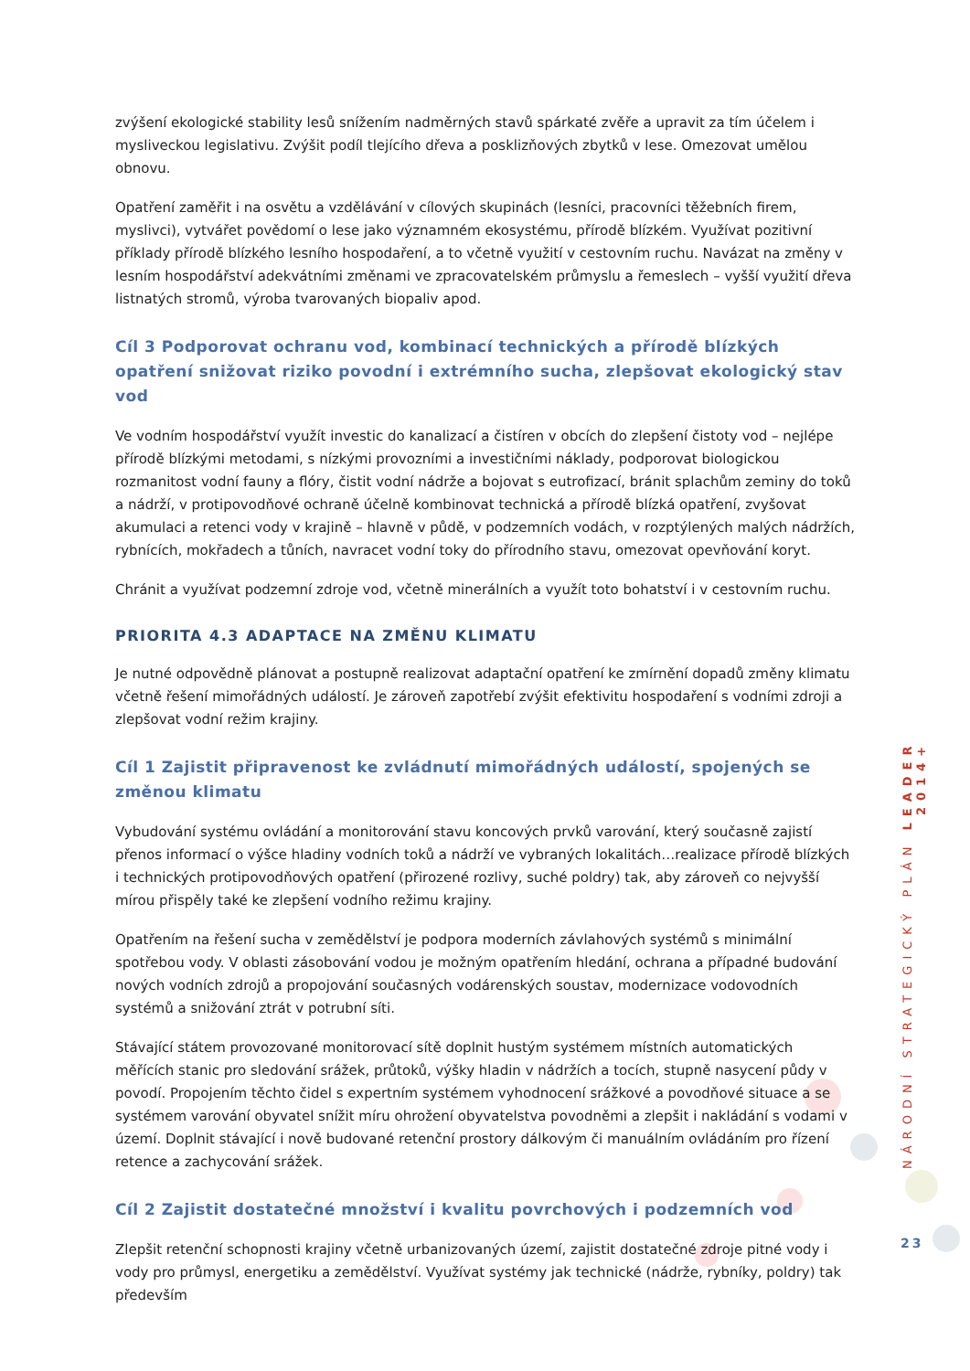zvýšení ekologické stability lesů snížením nadměrných stavů spárkaté zvěře a upravit za tím účelem i mysliveckou legislativu. Zvýšit podíl tlejícího dřeva a posklizňových zbytků v lese. Omezovat umělou obnovu.
Opatření zaměřit i na osvětu a vzdělávání v cílových skupinách (lesníci, pracovníci těžebních firem, myslivci), vytvářet povědomí o lese jako významném ekosystému, přírodě blízkém. Využívat pozitivní příklady přírodě blízkého lesního hospodaření, a to včetně využití v cestovním ruchu. Navázat na změny v lesním hospodářství adekvátními změnami ve zpracovatelském průmyslu a řemeslech – vyšší využití dřeva listnatých stromů, výroba tvarovaných biopaliv apod.
Cíl 3 Podporovat ochranu vod, kombinací technických a přírodě blízkých opatření snižovat riziko povodní i extrémního sucha, zlepšovat ekologický stav vod
Ve vodním hospodářství využít investic do kanalizací a čistíren v obcích do zlepšení čistoty vod – nejlépe přírodě blízkými metodami, s nízkými provozními a investičními náklady, podporovat biologickou rozmanitost vodní fauny a flóry, čistit vodní nádrže a bojovat s eutrofizací, bránit splachům zeminy do toků a nádrží, v protipovodňové ochraně účelně kombinovat technická a přírodě blízká opatření, zvyšovat akumulaci a retenci vody v krajině – hlavně v půdě, v podzemních vodách, v rozptýlených malých nádržích, rybnících, mokřadech a tůních, navracet vodní toky do přírodního stavu, omezovat opevňování koryt.
Chránit a využívat podzemní zdroje vod, včetně minerálních a využít toto bohatství i v cestovním ruchu.
PRIORITA 4.3 ADAPTACE NA ZMĚNU KLIMATU
Je nutné odpovědně plánovat a postupně realizovat adaptační opatření ke zmírnění dopadů změny klimatu včetně řešení mimořádných událostí. Je zároveň zapotřebí zvýšit efektivitu hospodaření s vodními zdroji a zlepšovat vodní režim krajiny.
Cíl 1 Zajistit připravenost ke zvládnutí mimořádných událostí, spojených se změnou klimatu
Vybudování systému ovládání a monitorování stavu koncových prvků varování, který současně zajistí přenos informací o výšce hladiny vodních toků a nádrží ve vybraných lokalitách…realizace přírodě blízkých i technických protipovodňových opatření (přirozené rozlivy, suché poldry) tak, aby zároveň co nejvyšší mírou přispěly také ke zlepšení vodního režimu krajiny.
Opatřením na řešení sucha v zemědělství je podpora moderních závlahových systémů s minimální spotřebou vody. V oblasti zásobování vodou je možným opatřením hledání, ochrana a případné budování nových vodních zdrojů a propojování současných vodárenských soustav, modernizace vodovodních systémů a snižování ztrát v potrubní síti.
Stávající státem provozované monitorovací sítě doplnit hustým systémem místních automatických měřících stanic pro sledování srážek, průtoků, výšky hladin v nádržích a tocích, stupně nasycení půdy v povodí. Propojením těchto čidel s expertním systémem vyhodnocení srážkové a povodňové situace a se systémem varování obyvatel snížit míru ohrožení obyvatelstva povodněmi a zlepšit i nakládání s vodami v území. Doplnit stávající i nově budované retenční prostory dálkovým či manuálním ovládáním pro řízení retence a zachycování srážek.
Cíl 2 Zajistit dostatečné množství i kvalitu povrchových i podzemních vod
Zlepšit retenční schopnosti krajiny včetně urbanizovaných území, zajistit dostatečné zdroje pitné vody i vody pro průmysl, energetiku a zemědělství. Využívat systémy jak technické (nádrže, rybníky, poldry) tak především
NÁRODNÍ STRATEGICKÝ PLÁN LEADER 2014+
23